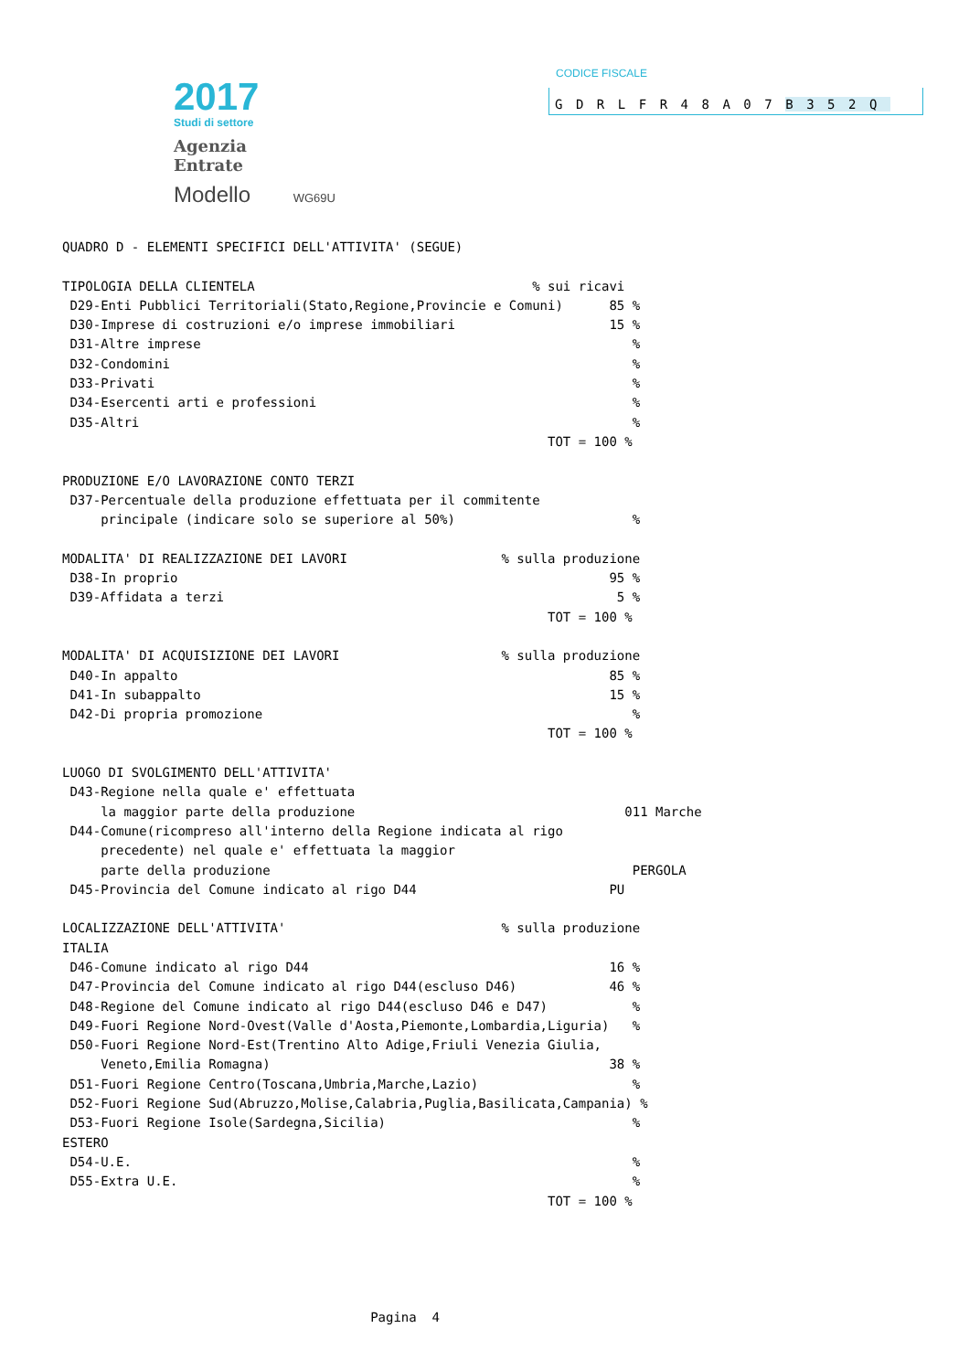2017
Studi di settore
Agenzia
Entrate
Modello WG69U
CODICE FISCALE
GDRLFR48A07B352Q
QUADRO D - ELEMENTI SPECIFICI DELL'ATTIVITA' (SEGUE)

TIPOLOGIA DELLA CLIENTELA                                    % sui ricavi
 D29-Enti Pubblici Territoriali(Stato,Regione,Provincie e Comuni)      85 %
 D30-Imprese di costruzioni e/o imprese immobiliari                    15 %
 D31-Altre imprese                                                        %
 D32-Condomini                                                            %
 D33-Privati                                                              %
 D34-Esercenti arti e professioni                                         %
 D35-Altri                                                                %
                                                               TOT = 100 %

PRODUZIONE E/O LAVORAZIONE CONTO TERZI
 D37-Percentuale della produzione effettuata per il commitente
     principale (indicare solo se superiore al 50%)                       %

MODALITA' DI REALIZZAZIONE DEI LAVORI                    % sulla produzione
 D38-In proprio                                                        95 %
 D39-Affidata a terzi                                                   5 %
                                                               TOT = 100 %

MODALITA' DI ACQUISIZIONE DEI LAVORI                     % sulla produzione
 D40-In appalto                                                        85 %
 D41-In subappalto                                                     15 %
 D42-Di propria promozione                                                %
                                                               TOT = 100 %

LUOGO DI SVOLGIMENTO DELL'ATTIVITA'
 D43-Regione nella quale e' effettuata
     la maggior parte della produzione                                   011 Marche
 D44-Comune(ricompreso all'interno della Regione indicata al rigo
     precedente) nel quale e' effettuata la maggior
     parte della produzione                                               PERGOLA
 D45-Provincia del Comune indicato al rigo D44                         PU

LOCALIZZAZIONE DELL'ATTIVITA'                            % sulla produzione
ITALIA
 D46-Comune indicato al rigo D44                                       16 %
 D47-Provincia del Comune indicato al rigo D44(escluso D46)            46 %
 D48-Regione del Comune indicato al rigo D44(escluso D46 e D47)           %
 D49-Fuori Regione Nord-Ovest(Valle d'Aosta,Piemonte,Lombardia,Liguria)   %
 D50-Fuori Regione Nord-Est(Trentino Alto Adige,Friuli Venezia Giulia,
     Veneto,Emilia Romagna)                                            38 %
 D51-Fuori Regione Centro(Toscana,Umbria,Marche,Lazio)                    %
 D52-Fuori Regione Sud(Abruzzo,Molise,Calabria,Puglia,Basilicata,Campania) %
 D53-Fuori Regione Isole(Sardegna,Sicilia)                                %
ESTERO
 D54-U.E.                                                                 %
 D55-Extra U.E.                                                           %
                                                               TOT = 100 %





                                        Pagina  4